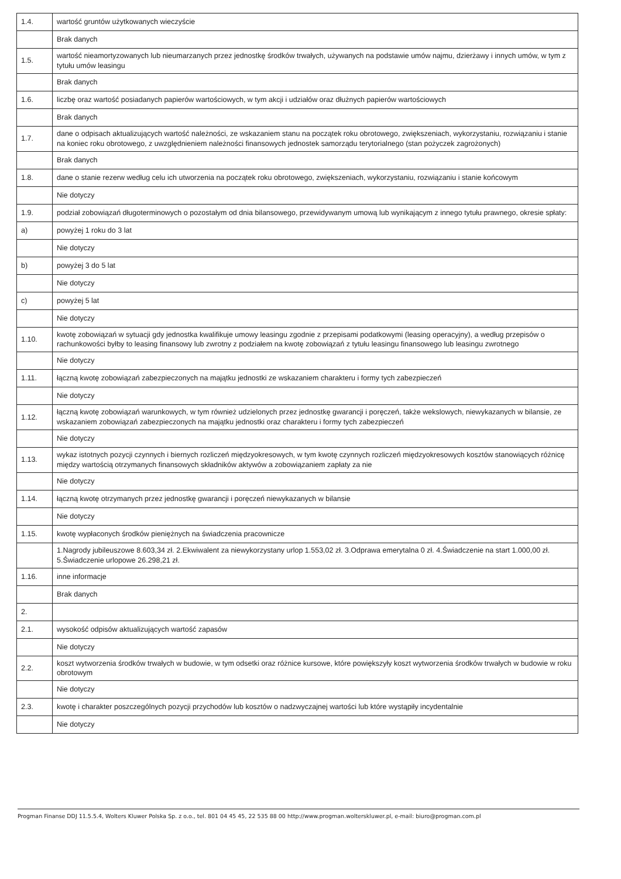| 1.4. | wartość gruntów użytkowanych wieczyście |
| | Brak danych |
| 1.5. | wartość nieamortyzowanych lub nieumarzanych przez jednostkę środków trwałych, używanych na podstawie umów najmu, dzierżawy i innych umów, w tym z tytułu umów leasingu |
| | Brak danych |
| 1.6. | liczbę oraz wartość posiadanych papierów wartościowych, w tym akcji i udziałów oraz dłużnych papierów wartościowych |
| | Brak danych |
| 1.7. | dane o odpisach aktualizujących wartość należności, ze wskazaniem stanu na początek roku obrotowego, zwiększeniach, wykorzystaniu, rozwiązaniu i stanie na koniec roku obrotowego, z uwzględnieniem należności finansowych jednostek samorządu terytorialnego (stan pożyczek zagrożonych) |
| | Brak danych |
| 1.8. | dane o stanie rezerw według celu ich utworzenia na początek roku obrotowego, zwiększeniach, wykorzystaniu, rozwiązaniu i stanie końcowym |
| | Nie dotyczy |
| 1.9. | podział zobowiązań długoterminowych o pozostałym od dnia bilansowego, przewidywanym umową lub wynikającym z innego tytułu prawnego, okresie spłaty: |
| a) | powyżej 1 roku do 3 lat |
| | Nie dotyczy |
| b) | powyżej 3 do 5 lat |
| | Nie dotyczy |
| c) | powyżej 5 lat |
| | Nie dotyczy |
| 1.10. | kwotę zobowiązań w sytuacji gdy jednostka kwalifikuje umowy leasingu zgodnie z przepisami podatkowymi (leasing operacyjny), a według przepisów o rachunkowości byłby to leasing finansowy lub zwrotny z podziałem na kwotę zobowiązań z tytułu leasingu finansowego lub leasingu zwrotnego |
| | Nie dotyczy |
| 1.11. | łączną kwotę zobowiązań zabezpieczonych na majątku jednostki ze wskazaniem charakteru i formy tych zabezpieczeń |
| | Nie dotyczy |
| 1.12. | łączną kwotę zobowiązań warunkowych, w tym również udzielonych przez jednostkę gwarancji i poręczeń, także wekslowych, niewykazanych w bilansie, ze wskazaniem zobowiązań zabezpieczonych na majątku jednostki oraz charakteru i formy tych zabezpieczeń |
| | Nie dotyczy |
| 1.13. | wykaz istotnych pozycji czynnych i biernych rozliczeń międzyokresowych, w tym kwotę czynnych rozliczeń międzyokresowych kosztów stanowiących różnicę między wartością otrzymanych finansowych składników aktywów a zobowiązaniem zapłaty za nie |
| | Nie dotyczy |
| 1.14. | łączną kwotę otrzymanych przez jednostkę gwarancji i poręczeń niewykazanych w bilansie |
| | Nie dotyczy |
| 1.15. | kwotę wypłaconych środków pieniężnych na świadczenia pracownicze |
| | 1.Nagrody jubileuszowe 8.603,34 zł. 2.Ekwiwalent za niewykorzystany urlop 1.553,02 zł. 3.Odprawa emerytalna 0 zł. 4.Świadczenie na start 1.000,00 zł. 5.Świadczenie urlopowe 26.298,21 zł. |
| 1.16. | inne informacje |
| | Brak danych |
| 2. | |
| 2.1. | wysokość odpisów aktualizujących wartość zapasów |
| | Nie dotyczy |
| 2.2. | koszt wytworzenia środków trwałych w budowie, w tym odsetki oraz różnice kursowe, które powiększyły koszt wytworzenia środków trwałych w budowie w roku obrotowym |
| | Nie dotyczy |
| 2.3. | kwotę i charakter poszczególnych pozycji przychodów lub kosztów o nadzwyczajnej wartości lub które wystąpiły incydentalnie |
| | Nie dotyczy |
Progman Finanse DDJ 11.5.5.4, Wolters Kluwer Polska Sp. z o.o., tel. 801 04 45 45, 22 535 88 00 http://www.progman.wolterskluwer.pl, e-mail: biuro@progman.com.pl